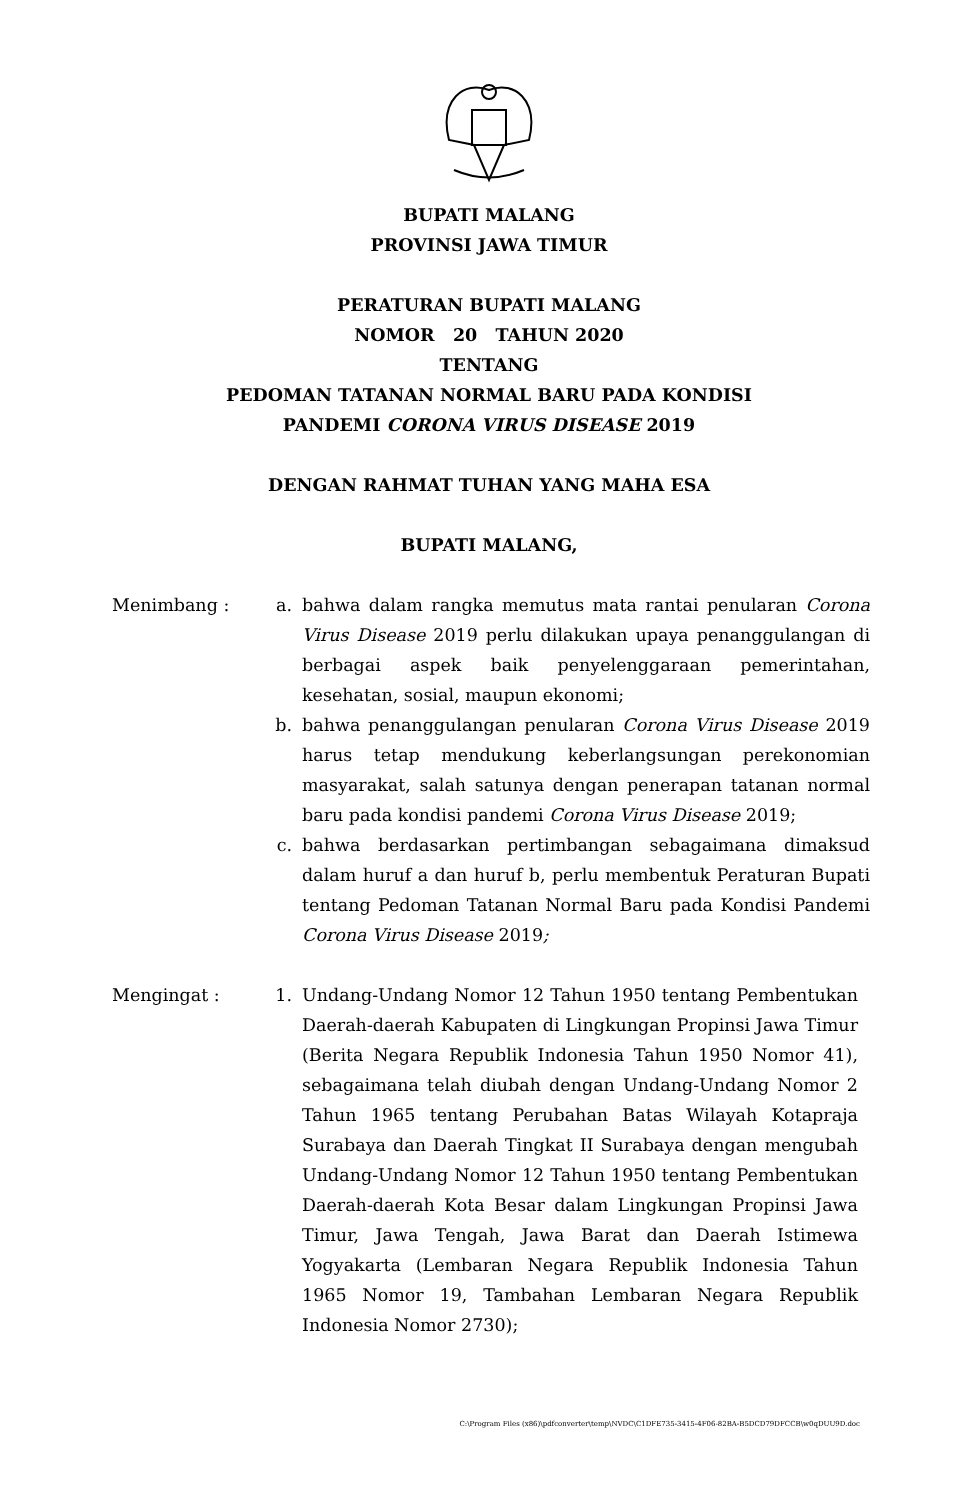BUPATI MALANG
PROVINSI JAWA TIMUR
PERATURAN BUPATI MALANG
NOMOR 20 TAHUN 2020
TENTANG
PEDOMAN TATANAN NORMAL BARU PADA KONDISI
PANDEMI CORONA VIRUS DISEASE 2019
DENGAN RAHMAT TUHAN YANG MAHA ESA
BUPATI MALANG,
Menimbang : a. bahwa dalam rangka memutus mata rantai penularan Corona Virus Disease 2019 perlu dilakukan upaya penanggulangan di berbagai aspek baik penyelenggaraan pemerintahan, kesehatan, sosial, maupun ekonomi;
b. bahwa penanggulangan penularan Corona Virus Disease 2019 harus tetap mendukung keberlangsungan perekonomian masyarakat, salah satunya dengan penerapan tatanan normal baru pada kondisi pandemi Corona Virus Disease 2019;
c. bahwa berdasarkan pertimbangan sebagaimana dimaksud dalam huruf a dan huruf b, perlu membentuk Peraturan Bupati tentang Pedoman Tatanan Normal Baru pada Kondisi Pandemi Corona Virus Disease 2019;
Mengingat : 1. Undang-Undang Nomor 12 Tahun 1950 tentang Pembentukan Daerah-daerah Kabupaten di Lingkungan Propinsi Jawa Timur (Berita Negara Republik Indonesia Tahun 1950 Nomor 41), sebagaimana telah diubah dengan Undang-Undang Nomor 2 Tahun 1965 tentang Perubahan Batas Wilayah Kotapraja Surabaya dan Daerah Tingkat II Surabaya dengan mengubah Undang-Undang Nomor 12 Tahun 1950 tentang Pembentukan Daerah-daerah Kota Besar dalam Lingkungan Propinsi Jawa Timur, Jawa Tengah, Jawa Barat dan Daerah Istimewa Yogyakarta (Lembaran Negara Republik Indonesia Tahun 1965 Nomor 19, Tambahan Lembaran Negara Republik Indonesia Nomor 2730);
C:\Program Files (x86)\pdfconverter\temp\NVDC\C1DFE735-3415-4F06-82BA-B5DCD79DFCCB\w0qDUU9D.doc